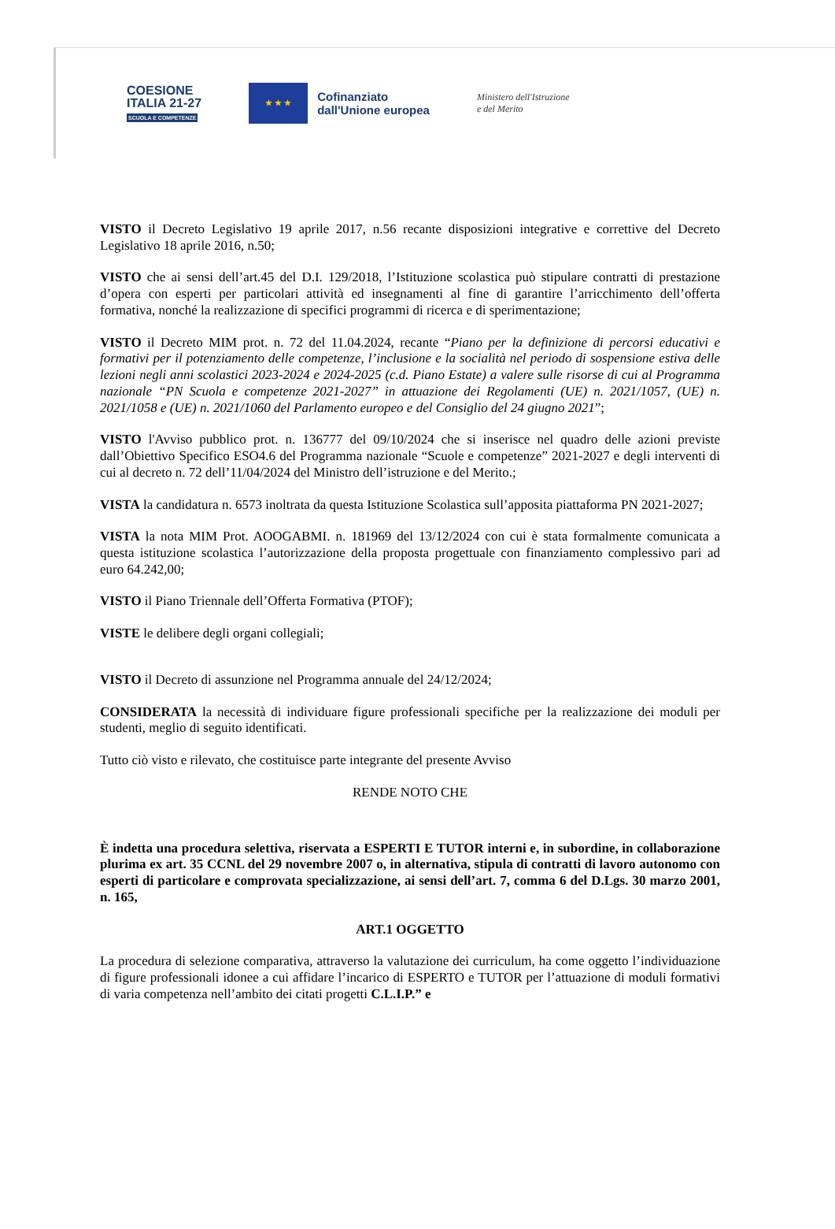COESIONE
ITALIA 21-27
SCUOLA E COMPETENZE
★ ★ ★
Cofinanziato
dall'Unione europea
Ministero dell'Istruzione
e del Merito
VISTO il Decreto Legislativo 19 aprile 2017, n.56 recante disposizioni integrative e correttive del Decreto Legislativo 18 aprile 2016, n.50;
VISTO che ai sensi dell’art.45 del D.I. 129/2018, l’Istituzione scolastica può stipulare contratti di prestazione d’opera con esperti per particolari attività ed insegnamenti al fine di garantire l’arricchimento dell’offerta formativa, nonché la realizzazione di specifici programmi di ricerca e di sperimentazione;
VISTO il Decreto MIM prot. n. 72 del 11.04.2024, recante “Piano per la definizione di percorsi educativi e formativi per il potenziamento delle competenze, l’inclusione e la socialità nel periodo di sospensione estiva delle lezioni negli anni scolastici 2023-2024 e 2024-2025 (c.d. Piano Estate) a valere sulle risorse di cui al Programma nazionale “PN Scuola e competenze 2021-2027” in attuazione dei Regolamenti (UE) n. 2021/1057, (UE) n. 2021/1058 e (UE) n. 2021/1060 del Parlamento europeo e del Consiglio del 24 giugno 2021”;
VISTO l'Avviso pubblico prot. n. 136777 del 09/10/2024 che si inserisce nel quadro delle azioni previste dall’Obiettivo Specifico ESO4.6 del Programma nazionale “Scuole e competenze” 2021-2027 e degli interventi di cui al decreto n. 72 dell’11/04/2024 del Ministro dell’istruzione e del Merito.;
VISTA la candidatura n. 6573 inoltrata da questa Istituzione Scolastica sull’apposita piattaforma PN 2021-2027;
VISTA la nota MIM Prot. AOOGABMI. n. 181969 del 13/12/2024 con cui è stata formalmente comunicata a questa istituzione scolastica l’autorizzazione della proposta progettuale con finanziamento complessivo pari ad euro 64.242,00;
VISTO il Piano Triennale dell’Offerta Formativa (PTOF);
VISTE le delibere degli organi collegiali;
VISTO il Decreto di assunzione nel Programma annuale del 24/12/2024;
CONSIDERATA la necessità di individuare figure professionali specifiche per la realizzazione dei moduli per studenti, meglio di seguito identificati.
Tutto ciò visto e rilevato, che costituisce parte integrante del presente Avviso
RENDE NOTO CHE
È indetta una procedura selettiva, riservata a ESPERTI E TUTOR interni e, in subordine, in collaborazione plurima ex art. 35 CCNL del 29 novembre 2007 o, in alternativa, stipula di contratti di lavoro autonomo con esperti di particolare e comprovata specializzazione, ai sensi dell’art. 7, comma 6 del D.Lgs. 30 marzo 2001, n. 165,
ART.1 OGGETTO
La procedura di selezione comparativa, attraverso la valutazione dei curriculum, ha come oggetto l’individuazione di figure professionali idonee a cui affidare l’incarico di ESPERTO e TUTOR per l’attuazione di moduli formativi di varia competenza nell’ambito dei citati progetti C.L.I.P.” e